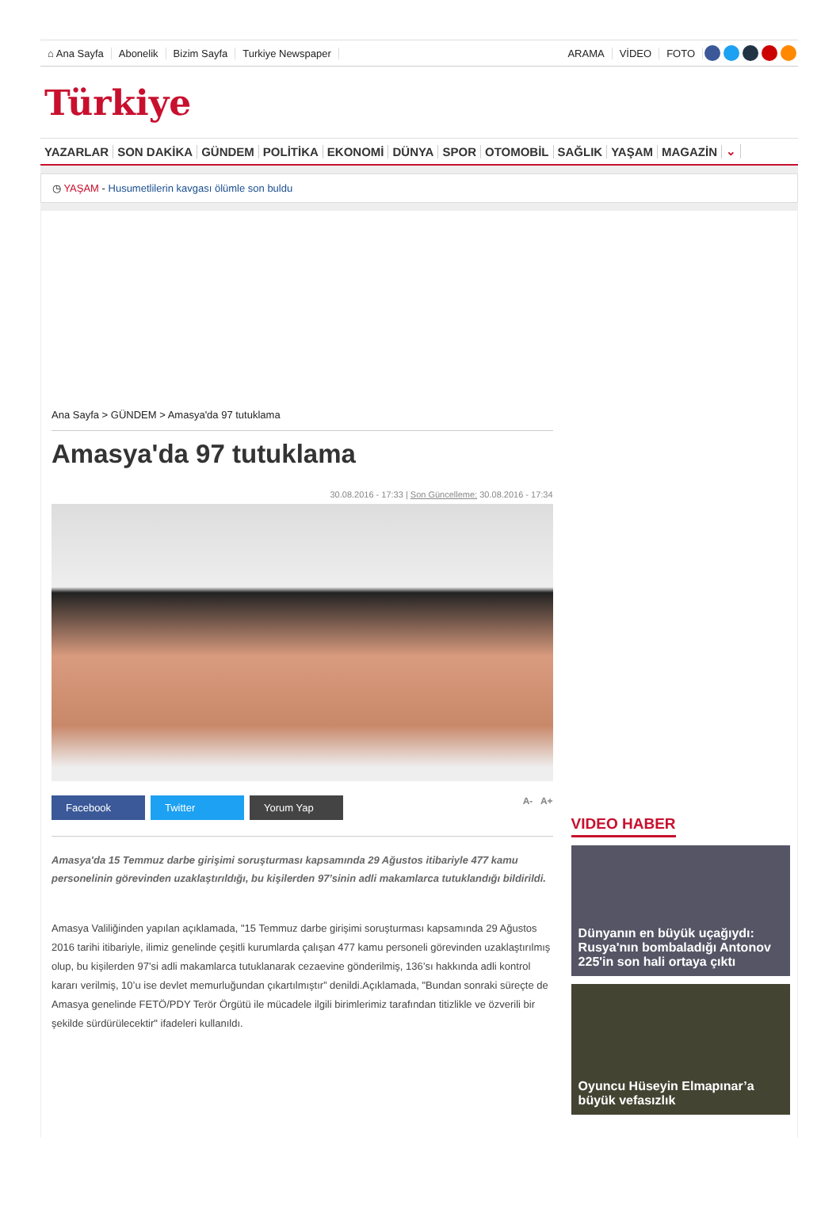⌂ Ana Sayfa Abonelik Bizim Sayfa Turkiye Newspaper ARAMA VİDEO FOTO
Türkiye
YAZARLAR SON DAKİKA GÜNDEM POLİTİKA EKONOMİ DÜNYA SPOR OTOMOBİL SAĞLIK YAŞAM MAGAZİN ⌄
◷ YAŞAM - Husumetlilerin kavgası ölümle son buldu
Ana Sayfa > GÜNDEM > Amasya'da 97 tutuklama
Amasya'da 97 tutuklama
30.08.2016 - 17:33 | Son Güncelleme: 30.08.2016 - 17:34
Facebook Twitter Yorum Yap A- A+
Amasya'da 15 Temmuz darbe girişimi soruşturması kapsamında 29 Ağustos itibariyle 477 kamu personelinin görevinden uzaklaştırıldığı, bu kişilerden 97’sinin adli makamlarca tutuklandığı bildirildi.
Amasya Valiliğinden yapılan açıklamada, "15 Temmuz darbe girişimi soruşturması kapsamında 29 Ağustos 2016 tarihi itibariyle, ilimiz genelinde çeşitli kurumlarda çalışan 477 kamu personeli görevinden uzaklaştırılmış olup, bu kişilerden 97’si adli makamlarca tutuklanarak cezaevine gönderilmiş, 136’sı hakkında adli kontrol kararı verilmiş, 10’u ise devlet memurluğundan çıkartılmıştır” denildi.Açıklamada, "Bundan sonraki süreçte de Amasya genelinde FETÖ/PDY Terör Örgütü ile mücadele ilgili birimlerimiz tarafından titizlikle ve özverili bir şekilde sürdürülecektir" ifadeleri kullanıldı.
VIDEO HABER
Dünyanın en büyük uçağıydı: Rusya'nın bombaladığı Antonov 225'in son hali ortaya çıktı
Oyuncu Hüseyin Elmapınar’a büyük vefasızlık